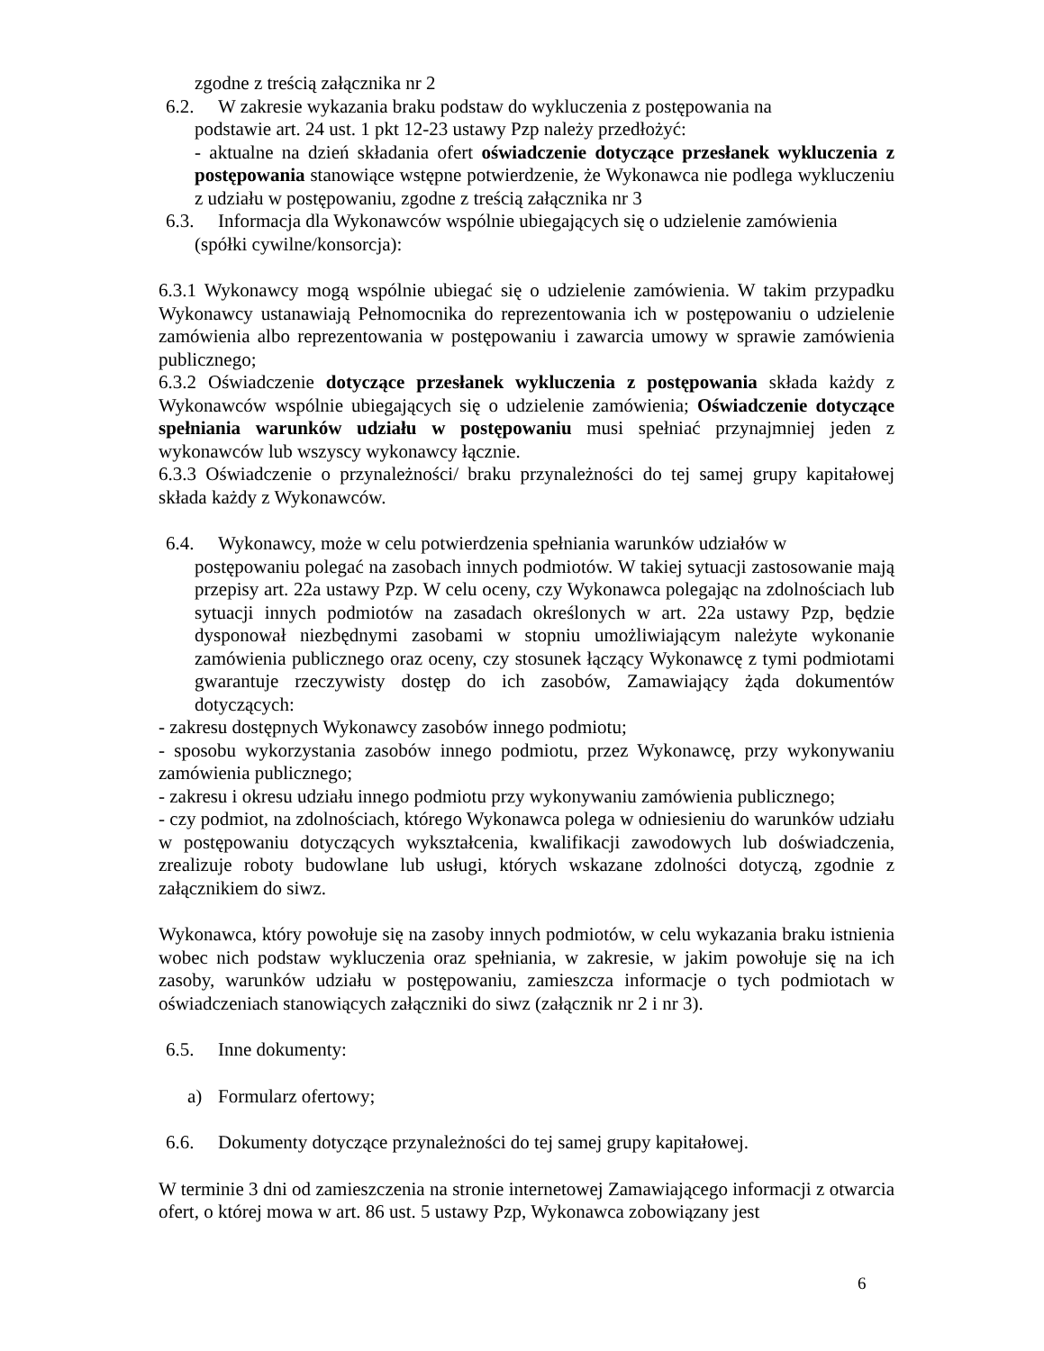zgodne z treścią załącznika nr 2
6.2. W zakresie wykazania braku podstaw do wykluczenia z postępowania na
podstawie art. 24 ust. 1 pkt 12-23 ustawy Pzp należy przedłożyć:
- aktualne na dzień składania ofert oświadczenie dotyczące przesłanek wykluczenia z postępowania stanowiące wstępne potwierdzenie, że Wykonawca nie podlega wykluczeniu z udziału w postępowaniu, zgodne z treścią załącznika nr 3
6.3. Informacja dla Wykonawców wspólnie ubiegających się o udzielenie zamówienia
(spółki cywilne/konsorcja):
6.3.1 Wykonawcy mogą wspólnie ubiegać się o udzielenie zamówienia. W takim przypadku Wykonawcy ustanawiają Pełnomocnika do reprezentowania ich w postępowaniu o udzielenie zamówienia albo reprezentowania w postępowaniu i zawarcia umowy w sprawie zamówienia publicznego;
6.3.2 Oświadczenie dotyczące przesłanek wykluczenia z postępowania składa każdy z Wykonawców wspólnie ubiegających się o udzielenie zamówienia; Oświadczenie dotyczące spełniania warunków udziału w postępowaniu musi spełniać przynajmniej jeden z wykonawców lub wszyscy wykonawcy łącznie.
6.3.3 Oświadczenie o przynależności/ braku przynależności do tej samej grupy kapitałowej składa każdy z Wykonawców.
6.4. Wykonawcy, może w celu potwierdzenia spełniania warunków udziałów w
postępowaniu polegać na zasobach innych podmiotów. W takiej sytuacji zastosowanie mają przepisy art. 22a ustawy Pzp. W celu oceny, czy Wykonawca polegając na zdolnościach lub sytuacji innych podmiotów na zasadach określonych w art. 22a ustawy Pzp, będzie dysponował niezbędnymi zasobami w stopniu umożliwiającym należyte wykonanie zamówienia publicznego oraz oceny, czy stosunek łączący Wykonawcę z tymi podmiotami gwarantuje rzeczywisty dostęp do ich zasobów, Zamawiający żąda dokumentów dotyczących:
- zakresu dostępnych Wykonawcy zasobów innego podmiotu;
- sposobu wykorzystania zasobów innego podmiotu, przez Wykonawcę, przy wykonywaniu zamówienia publicznego;
- zakresu i okresu udziału innego podmiotu przy wykonywaniu zamówienia publicznego;
- czy podmiot, na zdolnościach, którego Wykonawca polega w odniesieniu do warunków udziału w postępowaniu dotyczących wykształcenia, kwalifikacji zawodowych lub doświadczenia, zrealizuje roboty budowlane lub usługi, których wskazane zdolności dotyczą, zgodnie z załącznikiem do siwz.
Wykonawca, który powołuje się na zasoby innych podmiotów, w celu wykazania braku istnienia wobec nich podstaw wykluczenia oraz spełniania, w zakresie, w jakim powołuje się na ich zasoby, warunków udziału w postępowaniu, zamieszcza informacje o tych podmiotach w oświadczeniach stanowiących załączniki do siwz (załącznik nr 2 i nr 3).
6.5. Inne dokumenty:
a) Formularz ofertowy;
6.6. Dokumenty dotyczące przynależności do tej samej grupy kapitałowej.
W terminie 3 dni od zamieszczenia na stronie internetowej Zamawiającego informacji z otwarcia ofert, o której mowa w art. 86 ust. 5 ustawy Pzp, Wykonawca zobowiązany jest
6